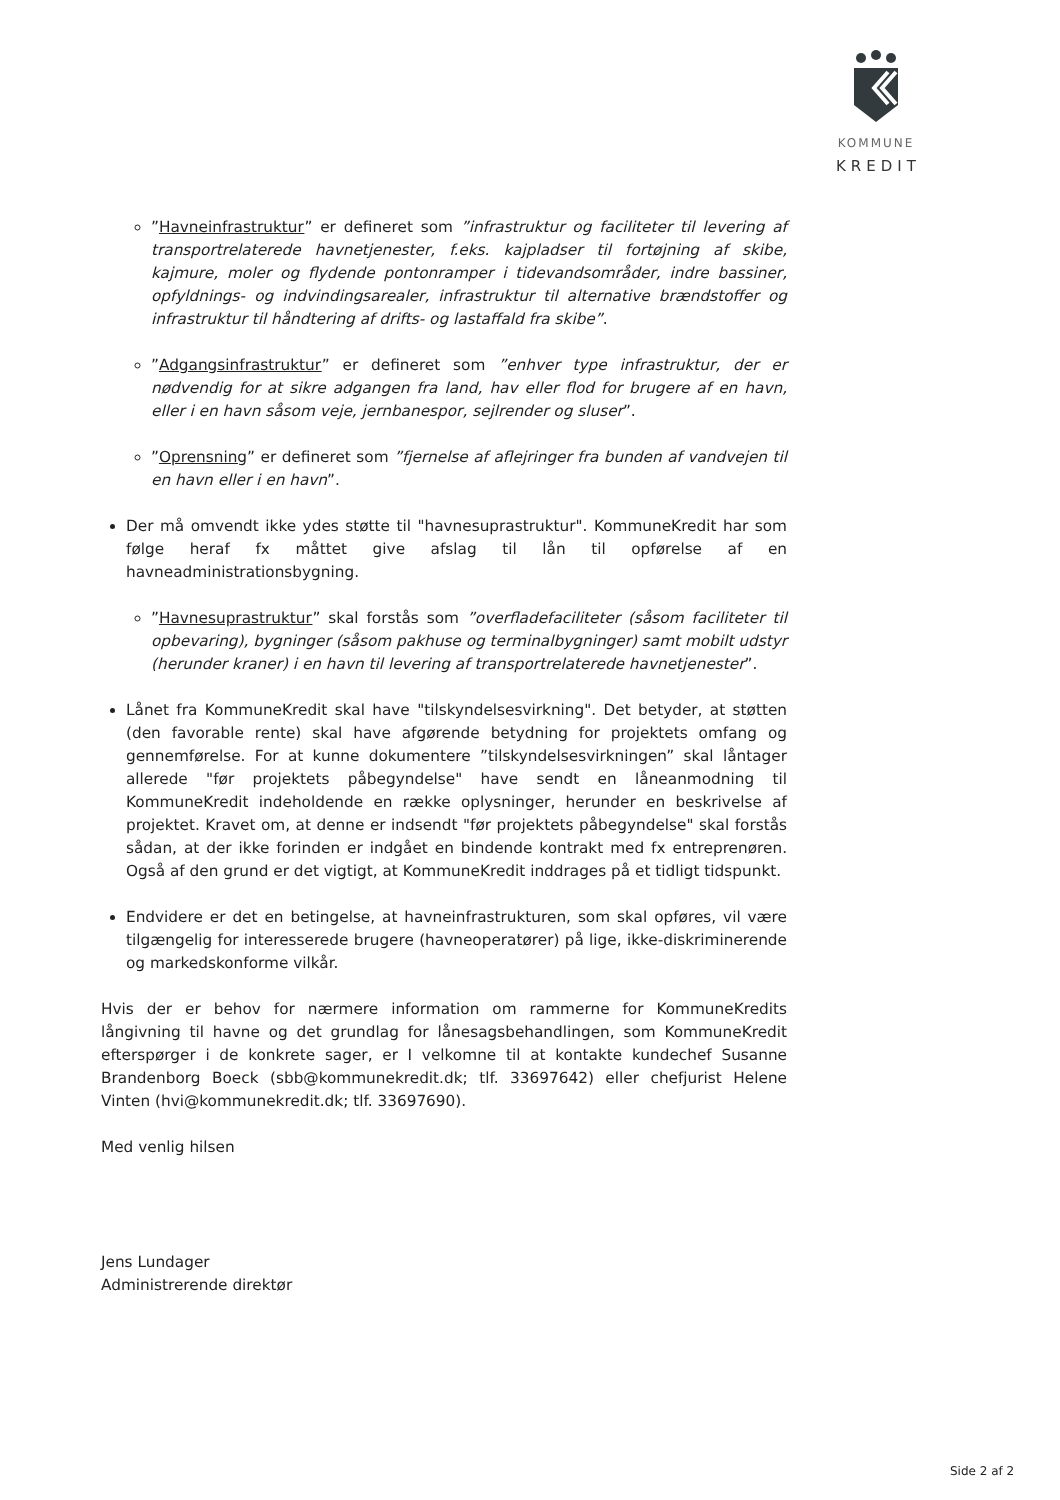KOMMUNE
KREDIT
”Havneinfrastruktur” er defineret som ”infrastruktur og faciliteter til levering af transportrelaterede havnetjenester, f.eks. kajpladser til fortøjning af skibe, kajmure, moler og flydende pontonramper i tidevandsområder, indre bassiner, opfyldnings- og indvindingsarealer, infrastruktur til alternative brændstoffer og infrastruktur til håndtering af drifts- og lastaffald fra skibe”.
”Adgangsinfrastruktur” er defineret som ”enhver type infrastruktur, der er nødvendig for at sikre adgangen fra land, hav eller flod for brugere af en havn, eller i en havn såsom veje, jernbanespor, sejlrender og sluser”.
”Oprensning” er defineret som ”fjernelse af aflejringer fra bunden af vandvejen til en havn eller i en havn”.
Der må omvendt ikke ydes støtte til "havnesuprastruktur". KommuneKredit har som følge heraf fx måttet give afslag til lån til opførelse af en havneadministrationsbygning.
”Havnesuprastruktur” skal forstås som ”overfladefaciliteter (såsom faciliteter til opbevaring), bygninger (såsom pakhuse og terminalbygninger) samt mobilt udstyr (herunder kraner) i en havn til levering af transportrelaterede havnetjenester”.
Lånet fra KommuneKredit skal have "tilskyndelsesvirkning". Det betyder, at støtten (den favorable rente) skal have afgørende betydning for projektets omfang og gennemførelse. For at kunne dokumentere ”tilskyndelsesvirkningen” skal låntager allerede "før projektets påbegyndelse" have sendt en låneanmodning til KommuneKredit indeholdende en række oplysninger, herunder en beskrivelse af projektet. Kravet om, at denne er indsendt "før projektets påbegyndelse" skal forstås sådan, at der ikke forinden er indgået en bindende kontrakt med fx entreprenøren. Også af den grund er det vigtigt, at KommuneKredit inddrages på et tidligt tidspunkt.
Endvidere er det en betingelse, at havneinfrastrukturen, som skal opføres, vil være tilgængelig for interesserede brugere (havneoperatører) på lige, ikke-diskriminerende og markedskonforme vilkår.
Hvis der er behov for nærmere information om rammerne for KommuneKredits långivning til havne og det grundlag for lånesagsbehandlingen, som KommuneKredit efterspørger i de konkrete sager, er I velkomne til at kontakte kundechef Susanne Brandenborg Boeck (sbb@kommunekredit.dk; tlf. 33697642) eller chefjurist Helene Vinten (hvi@kommunekredit.dk; tlf. 33697690).
Med venlig hilsen
Jens Lundager
Administrerende direktør
Side 2 af 2